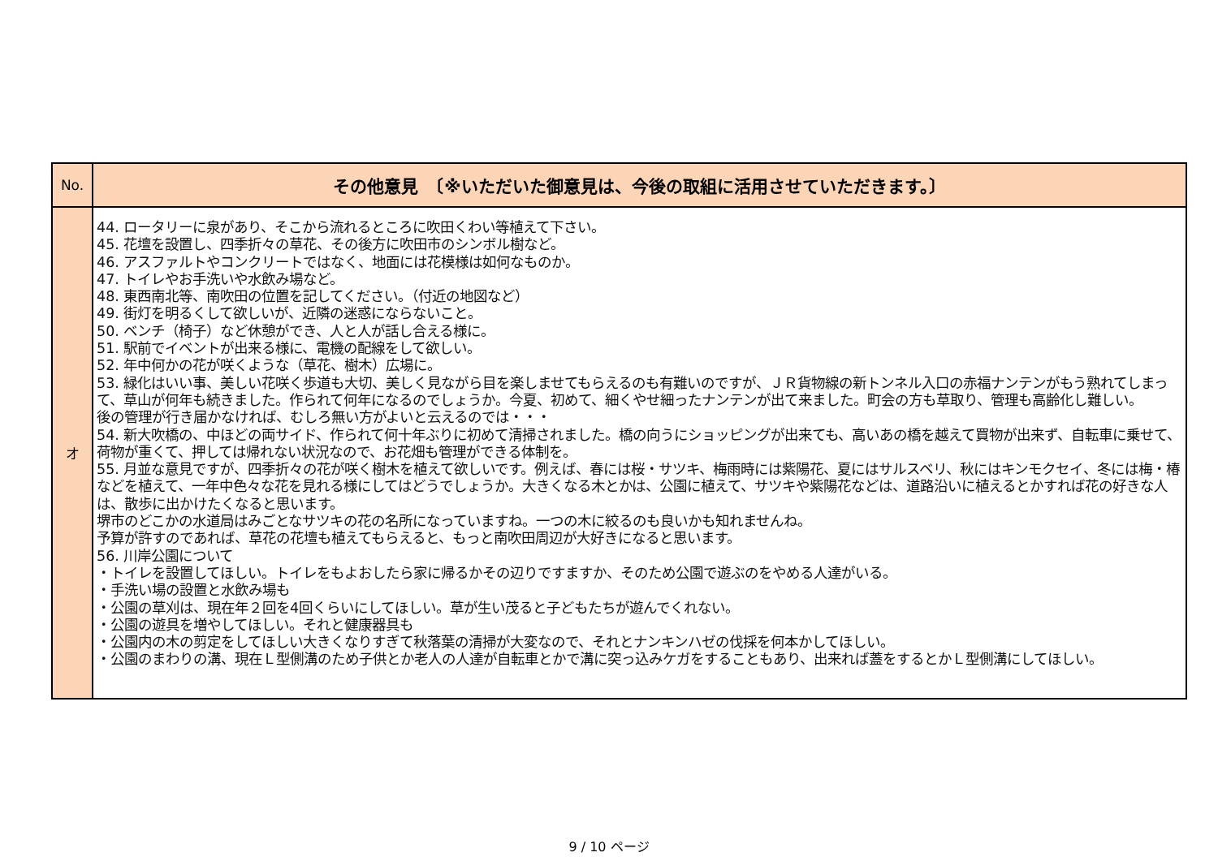| No. | その他意見 〔※いただいた御意見は、今後の取組に活用させていただきます。〕 |
| --- | --- |
| オ | 44. ロータリーに泉があり、そこから流れるところに吹田くわい等植えて下さい。 45. 花壇を設置し、四季折々の草花、その後方に吹田市のシンボル樹など。 46. アスファルトやコンクリートではなく、地面には花模様は如何なものか。 47. トイレやお手洗いや水飲み場など。 48. 東西南北等、南吹田の位置を記してください。（付近の地図など） 49. 街灯を明るくして欲しいが、近隣の迷惑にならないこと。 50. ベンチ（椅子）など休憩ができ、人と人が話し合える様に。 51. 駅前でイベントが出来る様に、電機の配線をして欲しい。 52. 年中何かの花が咲くような（草花、樹木）広場に。 53. 緑化はいい事、美しい花咲く歩道も大切、美しく見ながら目を楽しませてもらえるのも有難いのですが、ＪＲ貨物線の新トンネル入口の赤福ナンテンがもう熟れてしまって、草山が何年も続きました。作られて何年になるのでしょうか。今夏、初めて、細くやせ細ったナンテンが出て来ました。町会の方も草取り、管理も高齢化し難しい。 後の管理が行き届かなければ、むしろ無い方がよいと云えるのでは・・・ 54. 新大吹橋の、中ほどの両サイド、作られて何十年ぶりに初めて清掃されました。橋の向うにショッピングが出来ても、高いあの橋を越えて買物が出来ず、自転車に乗せて、荷物が重くて、押しては帰れない状況なので、お花畑も管理ができる体制を。 55. 月並な意見ですが、四季折々の花が咲く樹木を植えて欲しいです。例えば、春には桜・サツキ、梅雨時には紫陽花、夏にはサルスベリ、秋にはキンモクセイ、冬には梅・椿などを植えて、一年中色々な花を見れる様にしてはどうでしょうか。大きくなる木とかは、公園に植えて、サツキや紫陽花などは、道路沿いに植えるとかすれば花の好きな人は、散歩に出かけたくなると思います。 堺市のどこかの水道局はみごとなサツキの花の名所になっていますね。一つの木に絞るのも良いかも知れませんね。 予算が許すのであれば、草花の花壇も植えてもらえると、もっと南吹田周辺が大好きになると思います。 56. 川岸公園について ・トイレを設置してほしい。トイレをもよおしたら家に帰るかその辺りですますか、そのため公園で遊ぶのをやめる人達がいる。 ・手洗い場の設置と水飲み場も ・公園の草刈は、現在年２回を4回くらいにしてほしい。草が生い茂ると子どもたちが遊んでくれない。 ・公園の遊具を増やしてほしい。それと健康器具も ・公園内の木の剪定をしてほしい大きくなりすぎて秋落葉の清掃が大変なので、それとナンキンハゼの伐採を何本かしてほしい。 ・公園のまわりの溝、現在Ｌ型側溝のため子供とか老人の人達が自転車とかで溝に突っ込みケガをすることもあり、出来れば蓋をするとかＬ型側溝にしてほしい。 |
9 / 10 ページ